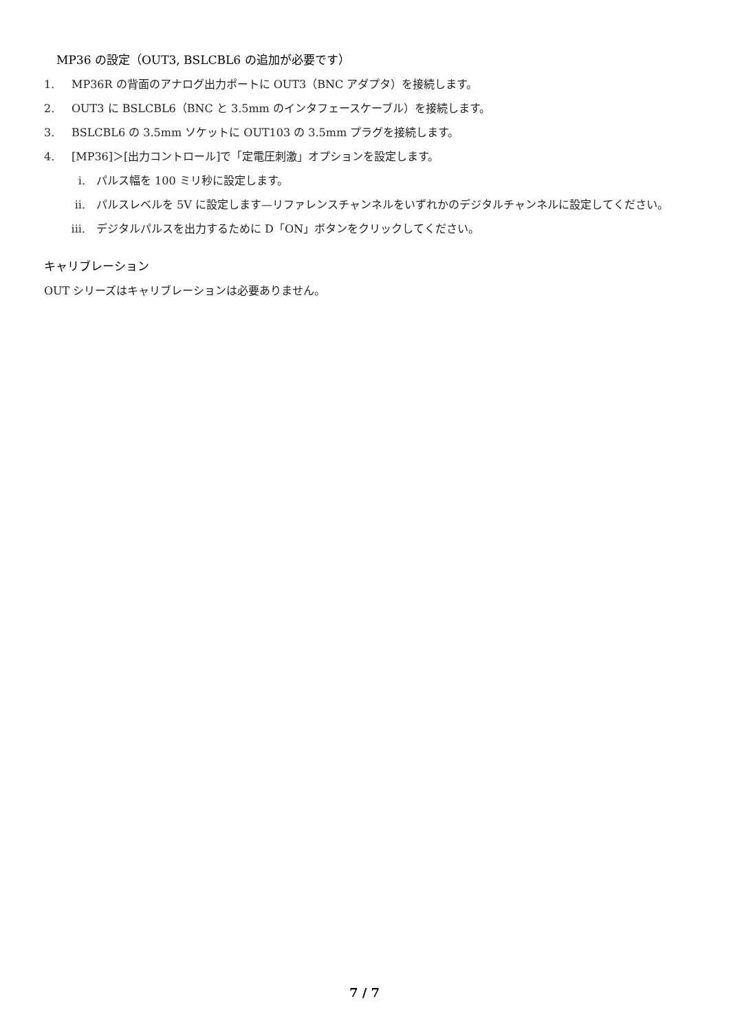MP36 の設定（OUT3, BSLCBL6 の追加が必要です）
1. MP36R の背面のアナログ出力ポートに OUT3（BNC アダプタ）を接続します。
2. OUT3 に BSLCBL6（BNC と 3.5mm のインタフェースケーブル）を接続します。
3. BSLCBL6 の 3.5mm ソケットに OUT103 の 3.5mm プラグを接続します。
4. [MP36]＞[出力コントロール]で「定電圧刺激」オプションを設定します。
i. パルス幅を 100 ミリ秒に設定します。
ii. パルスレベルを 5V に設定します—リファレンスチャンネルをいずれかのデジタルチャンネルに設定してください。
iii. デジタルパルスを出力するために D「ON」ボタンをクリックしてください。
キャリブレーション
OUT シリーズはキャリブレーションは必要ありません。
7 / 7